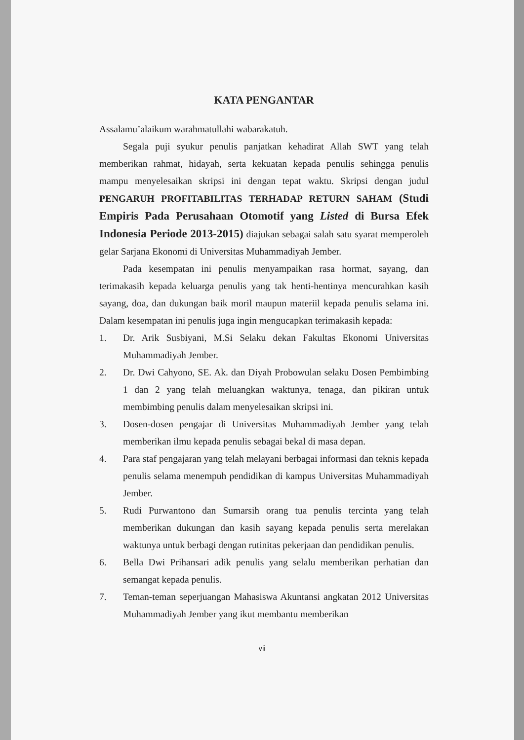KATA PENGANTAR
Assalamu’alaikum warahmatullahi wabarakatuh.
Segala puji syukur penulis panjatkan kehadirat Allah SWT yang telah memberikan rahmat, hidayah, serta kekuatan kepada penulis sehingga penulis mampu menyelesaikan skripsi ini dengan tepat waktu. Skripsi dengan judul PENGARUH PROFITABILITAS TERHADAP RETURN SAHAM (Studi Empiris Pada Perusahaan Otomotif yang Listed di Bursa Efek Indonesia Periode 2013-2015) diajukan sebagai salah satu syarat memperoleh gelar Sarjana Ekonomi di Universitas Muhammadiyah Jember.
Pada kesempatan ini penulis menyampaikan rasa hormat, sayang, dan terimakasih kepada keluarga penulis yang tak henti-hentinya mencurahkan kasih sayang, doa, dan dukungan baik moril maupun materiil kepada penulis selama ini. Dalam kesempatan ini penulis juga ingin mengucapkan terimakasih kepada:
1. Dr. Arik Susbiyani, M.Si Selaku dekan Fakultas Ekonomi Universitas Muhammadiyah Jember.
2. Dr. Dwi Cahyono, SE. Ak. dan Diyah Probowulan selaku Dosen Pembimbing 1 dan 2 yang telah meluangkan waktunya, tenaga, dan pikiran untuk membimbing penulis dalam menyelesaikan skripsi ini.
3. Dosen-dosen pengajar di Universitas Muhammadiyah Jember yang telah memberikan ilmu kepada penulis sebagai bekal di masa depan.
4. Para staf pengajaran yang telah melayani berbagai informasi dan teknis kepada penulis selama menempuh pendidikan di kampus Universitas Muhammadiyah Jember.
5. Rudi Purwantono dan Sumarsih orang tua penulis tercinta yang telah memberikan dukungan dan kasih sayang kepada penulis serta merelakan waktunya untuk berbagi dengan rutinitas pekerjaan dan pendidikan penulis.
6. Bella Dwi Prihansari adik penulis yang selalu memberikan perhatian dan semangat kepada penulis.
7. Teman-teman seperjuangan Mahasiswa Akuntansi angkatan 2012 Universitas Muhammadiyah Jember yang ikut membantu memberikan
vii